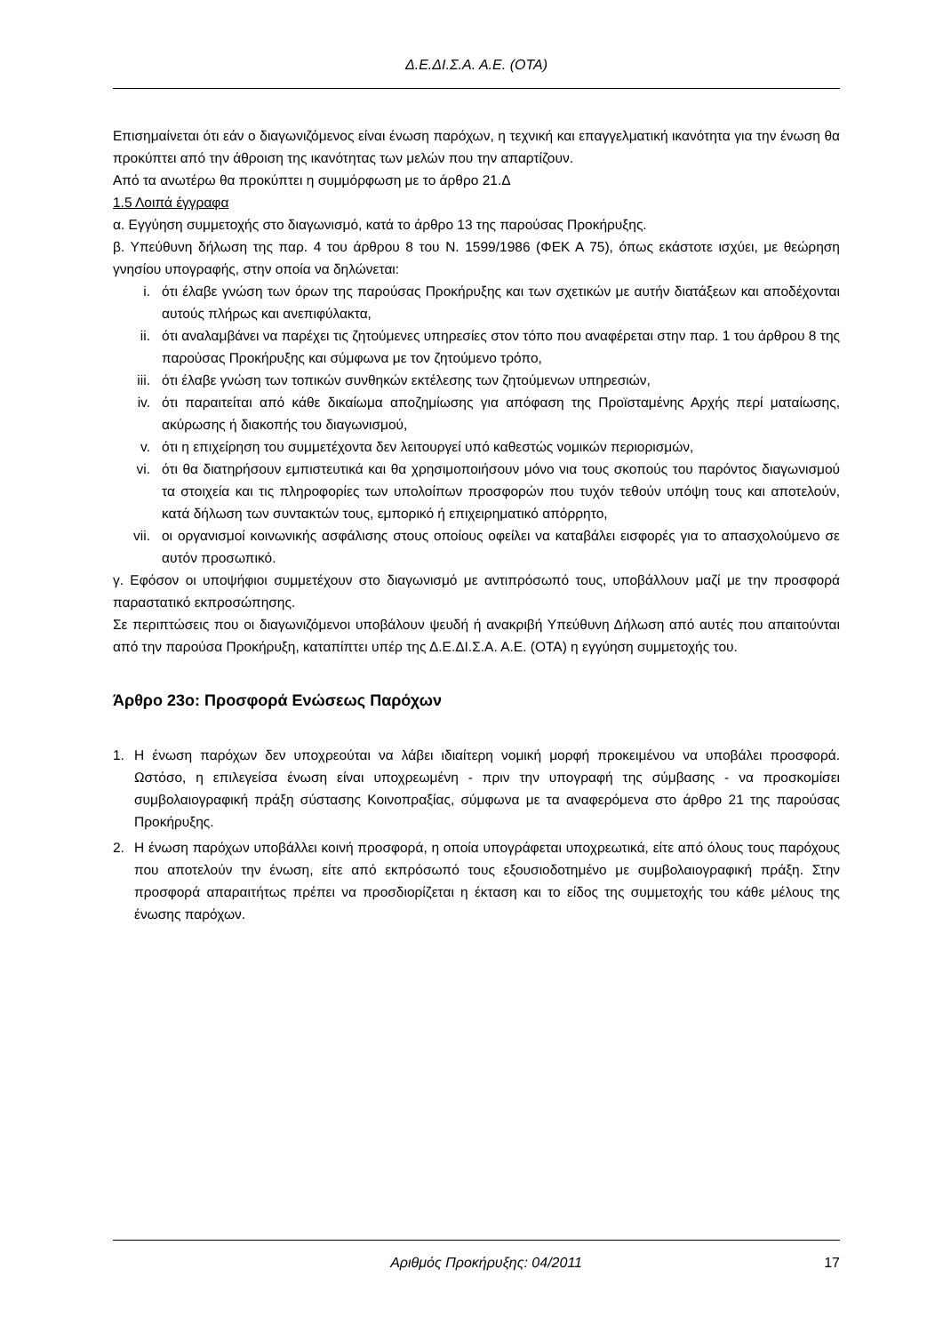Δ.Ε.ΔΙ.Σ.Α. Α.Ε. (ΟΤΑ)
Επισημαίνεται ότι εάν ο διαγωνιζόμενος είναι ένωση παρόχων, η τεχνική και επαγγελματική ικανότητα για την ένωση θα προκύπτει από την άθροιση της ικανότητας των μελών που την απαρτίζουν.
Από τα ανωτέρω θα προκύπτει η συμμόρφωση με το άρθρο 21.Δ
1.5 Λοιπά έγγραφα
α. Εγγύηση συμμετοχής στο διαγωνισμό, κατά το άρθρο 13 της παρούσας Προκήρυξης.
β. Υπεύθυνη δήλωση της παρ. 4 του άρθρου 8 του Ν. 1599/1986 (ΦΕΚ Α 75), όπως εκάστοτε ισχύει, με θεώρηση γνησίου υπογραφής, στην οποία να δηλώνεται:
i. ότι έλαβε γνώση των όρων της παρούσας Προκήρυξης και των σχετικών με αυτήν διατάξεων και αποδέχονται αυτούς πλήρως και ανεπιφύλακτα,
ii. ότι αναλαμβάνει να παρέχει τις ζητούμενες υπηρεσίες στον τόπο που αναφέρεται στην παρ. 1 του άρθρου 8 της παρούσας Προκήρυξης και σύμφωνα με τον ζητούμενο τρόπο,
iii. ότι έλαβε γνώση των τοπικών συνθηκών εκτέλεσης των ζητούμενων υπηρεσιών,
iv. ότι παραιτείται από κάθε δικαίωμα αποζημίωσης για απόφαση της Προϊσταμένης Αρχής περί ματαίωσης, ακύρωσης ή διακοπής του διαγωνισμού,
v. ότι η επιχείρηση του συμμετέχοντα δεν λειτουργεί υπό καθεστώς νομικών περιορισμών,
vi. ότι θα διατηρήσουν εμπιστευτικά και θα χρησιμοποιήσουν μόνο νια τους σκοπούς του παρόντος διαγωνισμού τα στοιχεία και τις πληροφορίες των υπολοίπων προσφορών που τυχόν τεθούν υπόψη τους και αποτελούν, κατά δήλωση των συντακτών τους, εμπορικό ή επιχειρηματικό απόρρητο,
vii. οι οργανισμοί κοινωνικής ασφάλισης στους οποίους οφείλει να καταβάλει εισφορές για το απασχολούμενο σε αυτόν προσωπικό.
γ. Εφόσον οι υποψήφιοι συμμετέχουν στο διαγωνισμό με αντιπρόσωπό τους, υποβάλλουν μαζί με την προσφορά παραστατικό εκπροσώπησης.
Σε περιπτώσεις που οι διαγωνιζόμενοι υποβάλουν ψευδή ή ανακριβή Υπεύθυνη Δήλωση από αυτές που απαιτούνται από την παρούσα Προκήρυξη, καταπίπτει υπέρ της Δ.Ε.ΔΙ.Σ.Α. Α.Ε. (ΟΤΑ) η εγγύηση συμμετοχής του.
Άρθρο 23ο: Προσφορά Ενώσεως Παρόχων
1. Η ένωση παρόχων δεν υποχρεούται να λάβει ιδιαίτερη νομική μορφή προκειμένου να υποβάλει προσφορά. Ωστόσο, η επιλεγείσα ένωση είναι υποχρεωμένη - πριν την υπογραφή της σύμβασης - να προσκομίσει συμβολαιογραφική πράξη σύστασης Κοινοπραξίας, σύμφωνα με τα αναφερόμενα στο άρθρο 21 της παρούσας Προκήρυξης.
2. Η ένωση παρόχων υποβάλλει κοινή προσφορά, η οποία υπογράφεται υποχρεωτικά, είτε από όλους τους παρόχους που αποτελούν την ένωση, είτε από εκπρόσωπό τους εξουσιοδοτημένο με συμβολαιογραφική πράξη. Στην προσφορά απαραιτήτως πρέπει να προσδιορίζεται η έκταση και το είδος της συμμετοχής του κάθε μέλους της ένωσης παρόχων.
Αριθμός Προκήρυξης: 04/2011 17